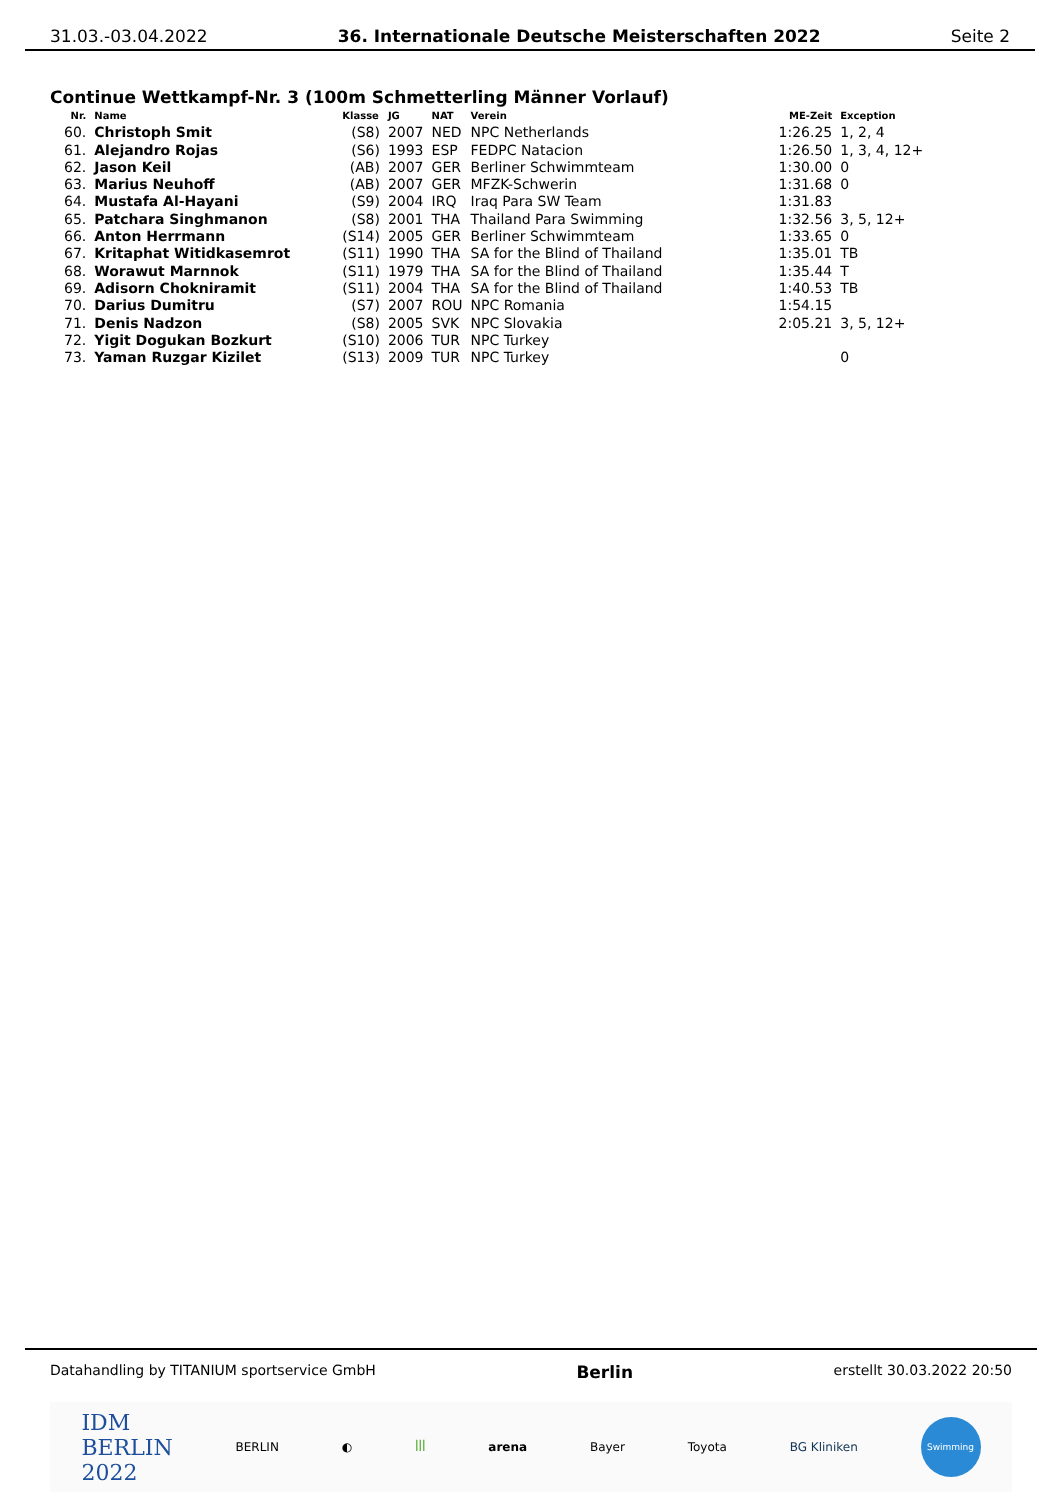31.03.-03.04.2022 36. Internationale Deutsche Meisterschaften 2022 Seite 2
Continue Wettkampf-Nr. 3 (100m Schmetterling Männer Vorlauf)
| Nr. | Name | Klasse | JG | NAT | Verein | ME-Zeit | Exception |
| --- | --- | --- | --- | --- | --- | --- | --- |
| 60. | Christoph Smit | (S8) | 2007 | NED | NPC Netherlands | 1:26.25 | 1, 2, 4 |
| 61. | Alejandro Rojas | (S6) | 1993 | ESP | FEDPC Natacion | 1:26.50 | 1, 3, 4, 12+ |
| 62. | Jason Keil | (AB) | 2007 | GER | Berliner Schwimmteam | 1:30.00 | 0 |
| 63. | Marius Neuhoff | (AB) | 2007 | GER | MFZK-Schwerin | 1:31.68 | 0 |
| 64. | Mustafa Al-Hayani | (S9) | 2004 | IRQ | Iraq Para SW Team | 1:31.83 | |
| 65. | Patchara Singhmanon | (S8) | 2001 | THA | Thailand Para Swimming | 1:32.56 | 3, 5, 12+ |
| 66. | Anton Herrmann | (S14) | 2005 | GER | Berliner Schwimmteam | 1:33.65 | 0 |
| 67. | Kritaphat Witidkasemrot | (S11) | 1990 | THA | SA for the Blind of Thailand | 1:35.01 | TB |
| 68. | Worawut Marnnok | (S11) | 1979 | THA | SA for the Blind of Thailand | 1:35.44 | T |
| 69. | Adisorn Chokniramit | (S11) | 2004 | THA | SA for the Blind of Thailand | 1:40.53 | TB |
| 70. | Darius Dumitru | (S7) | 2007 | ROU | NPC Romania | 1:54.15 | |
| 71. | Denis Nadzon | (S8) | 2005 | SVK | NPC Slovakia | 2:05.21 | 3, 5, 12+ |
| 72. | Yigit Dogukan Bozkurt | (S10) | 2006 | TUR | NPC Turkey | | |
| 73. | Yaman Ruzgar Kizilet | (S13) | 2009 | TUR | NPC Turkey | | 0 |
Datahandling by TITANIUM sportservice GmbH Berlin erstellt 30.03.2022 20:50
IDM
BERLIN
2022 BERLIN ◐ ꟾꟾꟾ arena Bayer Toyota BG Kliniken Swimming